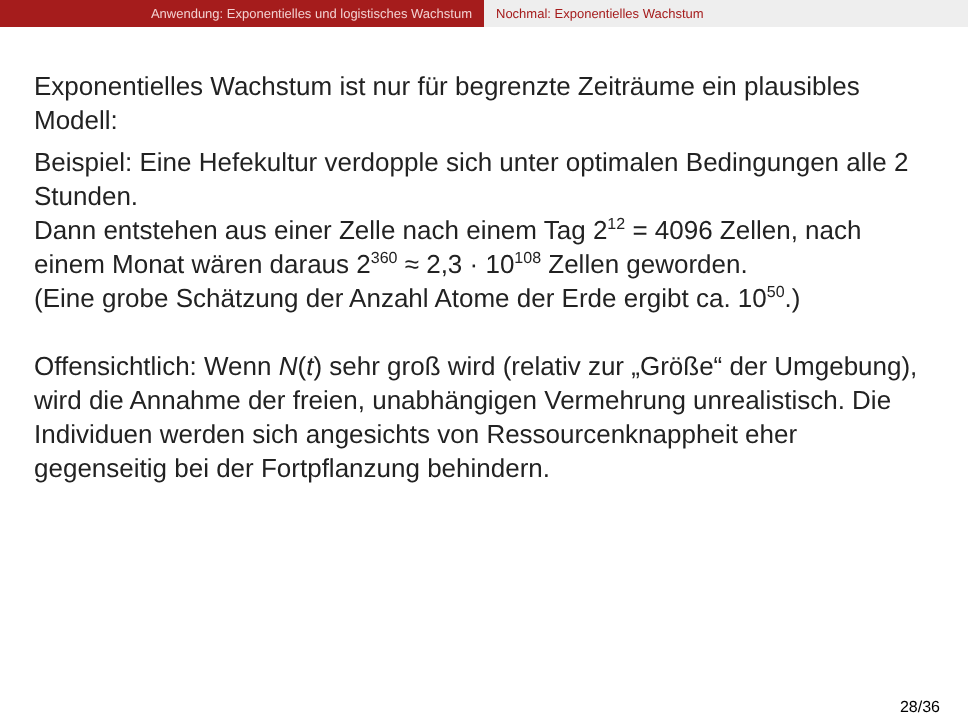Anwendung: Exponentielles und logistisches Wachstum Nochmal: Exponentielles Wachstum
Exponentielles Wachstum ist nur für begrenzte Zeiträume ein plausibles Modell:
Beispiel: Eine Hefekultur verdopple sich unter optimalen Bedingungen alle 2 Stunden.
Dann entstehen aus einer Zelle nach einem Tag 2<sup>12</sup> = 4096 Zellen, nach einem Monat wären daraus 2<sup>360</sup> ≈ 2,3 · 10<sup>108</sup> Zellen geworden.
(Eine grobe Schätzung der Anzahl Atome der Erde ergibt ca. 10<sup>50</sup>.)
Offensichtlich: Wenn N(t) sehr groß wird (relativ zur „Größe“ der Umgebung), wird die Annahme der freien, unabhängigen Vermehrung unrealistisch. Die Individuen werden sich angesichts von Ressourcenknappheit eher gegenseitig bei der Fortpflanzung behindern.
28/36